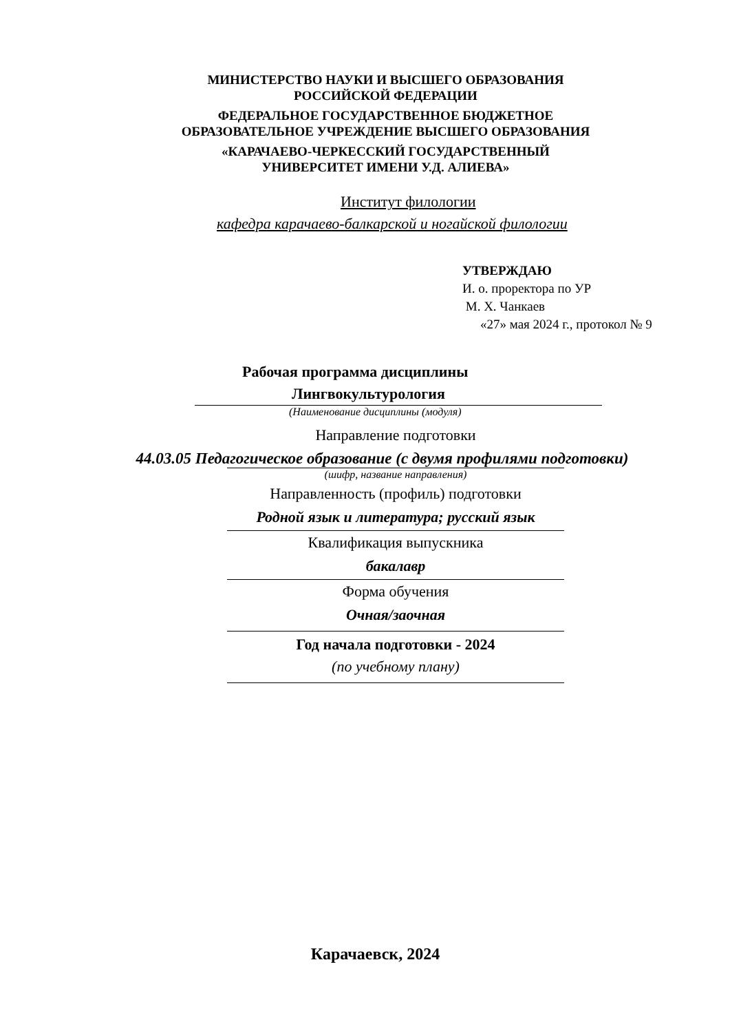МИНИСТЕРСТВО НАУКИ И ВЫСШЕГО ОБРАЗОВАНИЯ
РОССИЙСКОЙ ФЕДЕРАЦИИ
ФЕДЕРАЛЬНОЕ ГОСУДАРСТВЕННОЕ БЮДЖЕТНОЕ
ОБРАЗОВАТЕЛЬНОЕ УЧРЕЖДЕНИЕ ВЫСШЕГО ОБРАЗОВАНИЯ
«КАРАЧАЕВО-ЧЕРКЕССКИЙ ГОСУДАРСТВЕННЫЙ
УНИВЕРСИТЕТ ИМЕНИ У.Д. АЛИЕВА»
Институт филологии
кафедра карачаево-балкарской и ногайской филологии
УТВЕРЖДАЮ
И. о. проректора по УР
М. Х. Чанкаев
«27» мая 2024 г., протокол № 9
Рабочая программа дисциплины
Лингвокультурология
(Наименование дисциплины (модуля)
Направление подготовки
44.03.05 Педагогическое образование (с двумя профилями подготовки)
(шифр, название направления)
Направленность (профиль) подготовки
Родной язык и литература; русский язык
Квалификация выпускника
бакалавр
Форма обучения
Очная/заочная
Год начала подготовки - 2024
(по учебному плану)
Карачаевск, 2024